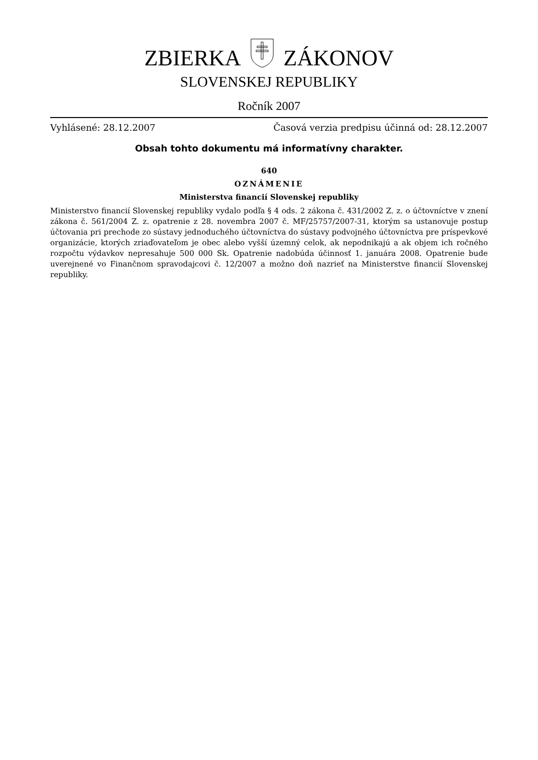ZBIERKAZÁKONOV
SLOVENSKEJ REPUBLIKY
Ročník 2007
Vyhlásené: 28.12.2007 Časová verzia predpisu účinná od: 28.12.2007
Obsah tohto dokumentu má informatívny charakter.
640
OZNÁMENIE
Ministerstva financií Slovenskej republiky
Ministerstvo financií Slovenskej republiky vydalo podľa § 4 ods. 2 zákona č. 431/2002 Z. z. o účtovníctve v znení zákona č. 561/2004 Z. z. opatrenie z 28. novembra 2007 č. MF/25757/2007-31, ktorým sa ustanovuje postup účtovania pri prechode zo sústavy jednoduchého účtovníctva do sústavy podvojného účtovníctva pre príspevkové organizácie, ktorých zriaďovateľom je obec alebo vyšší územný celok, ak nepodnikajú a ak objem ich ročného rozpočtu výdavkov nepresahuje 500 000 Sk. Opatrenie nadobúda účinnosť 1. januára 2008. Opatrenie bude uverejnené vo Finančnom spravodajcovi č. 12/2007 a možno doň nazrieť na Ministerstve financií Slovenskej republiky.